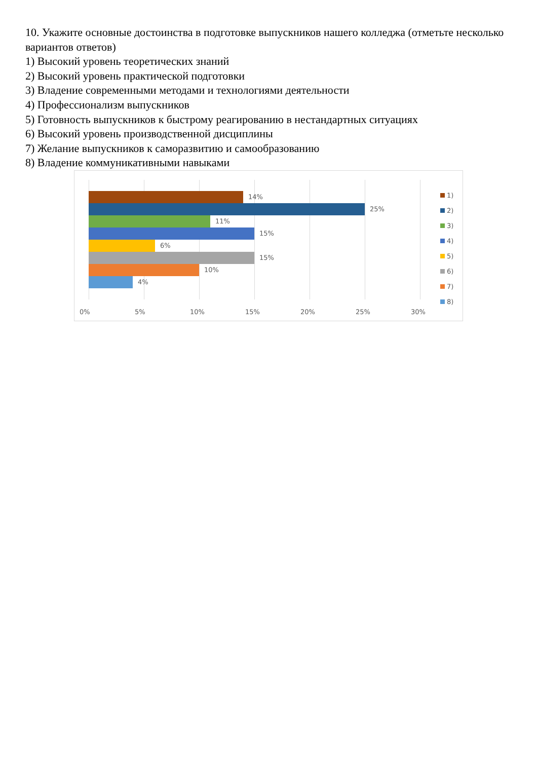10. Укажите основные достоинства в подготовке выпускников нашего колледжа (отметьте несколько вариантов ответов)
1) Высокий уровень теоретических знаний
2) Высокий уровень практической подготовки
3) Владение современными методами и технологиями деятельности
4) Профессионализм выпускников
5) Готовность выпускников к быстрому реагированию в нестандартных ситуациях
6) Высокий уровень производственной дисциплины
7) Желание выпускников к саморазвитию и самообразованию
8) Владение коммуникативными навыками
14%
25%
11%
15%
6%
15%
10%
4%
0% 5% 10% 15% 20% 25% 30%
1)
2)
3)
4)
5)
6)
7)
8)